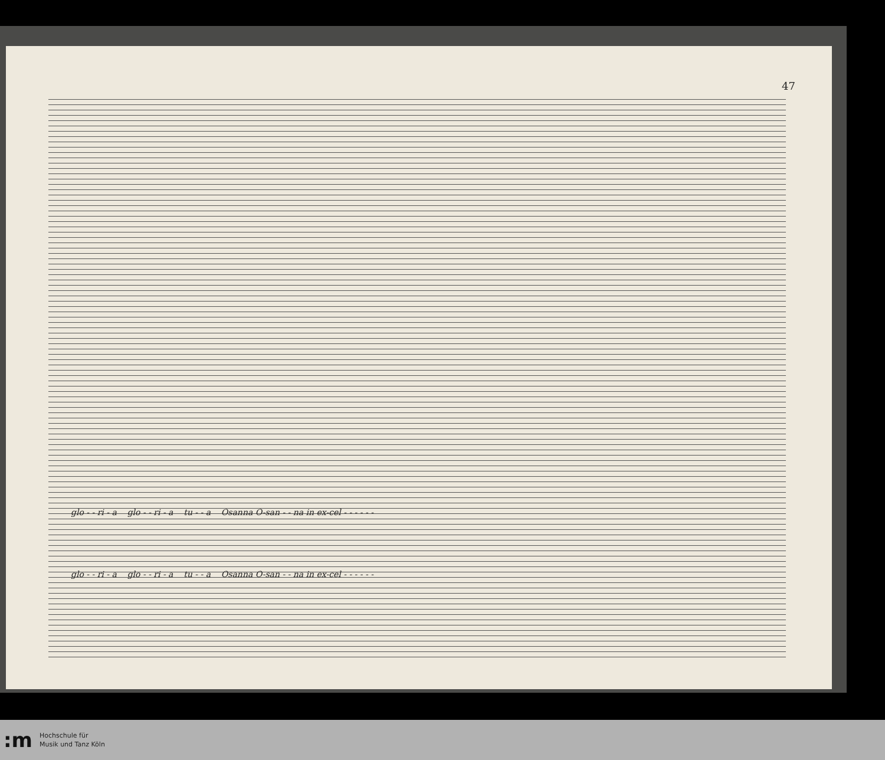47
glo - - ri - a glo - - ri - a tu - - a Osanna O-san - - na in ex-cel - - - - - -
glo - - ri - a glo - - ri - a tu - - a Osanna O-san - - na in ex-cel - - - - - -
:m
Hochschule für
Musik und Tanz Köln